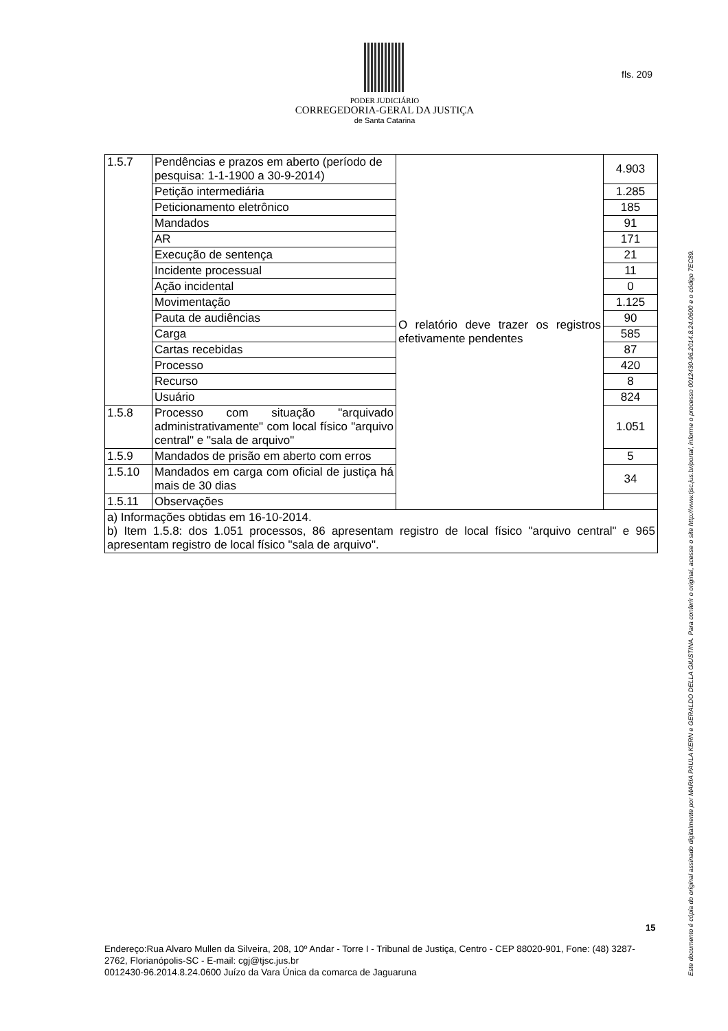PODER JUDICIÁRIO
CORREGEDORIA-GERAL DA JUSTIÇA
de Santa Catarina
fls. 209
Este documento é cópia do original assinado digitalmente por MARIA PAULA KERN e GERALDO DELLA GIUSTINA. Para conferir o original, acesse o site http://www.tjsc.jus.br/portal, informe o processo 0012430-96.2014.8.24.0600 e o código 7EC89.
| 1.5.7 | Pendências e prazos em aberto (período de pesquisa: 1-1-1900 a 30-9-2014) | O relatório deve trazer os registros efetivamente pendentes | 4.903 |
| | Petição intermediária | | 1.285 |
| | Peticionamento eletrônico | | 185 |
| | Mandados | | 91 |
| | AR | | 171 |
| | Execução de sentença | | 21 |
| | Incidente processual | | 11 |
| | Ação incidental | | 0 |
| | Movimentação | | 1.125 |
| | Pauta de audiências | | 90 |
| | Carga | | 585 |
| | Cartas recebidas | | 87 |
| | Processo | | 420 |
| | Recurso | | 8 |
| | Usuário | | 824 |
| 1.5.8 | Processo com situação "arquivado administrativamente" com local físico "arquivo central" e "sala de arquivo" | | 1.051 |
| 1.5.9 | Mandados de prisão em aberto com erros | | 5 |
| 1.5.10 | Mandados em carga com oficial de justiça há mais de 30 dias | | 34 |
| 1.5.11 | Observações | | |
| a) Informações obtidas em 16-10-2014. b) Item 1.5.8: dos 1.051 processos, 86 apresentam registro de local físico "arquivo central" e 965 apresentam registro de local físico "sala de arquivo". | | | |
15
Endereço:Rua Alvaro Mullen da Silveira, 208, 10º Andar - Torre I - Tribunal de Justiça, Centro - CEP 88020-901, Fone: (48) 3287-2762, Florianópolis-SC - E-mail: cgj@tjsc.jus.br
0012430-96.2014.8.24.0600 Juízo da Vara Única da comarca de Jaguaruna